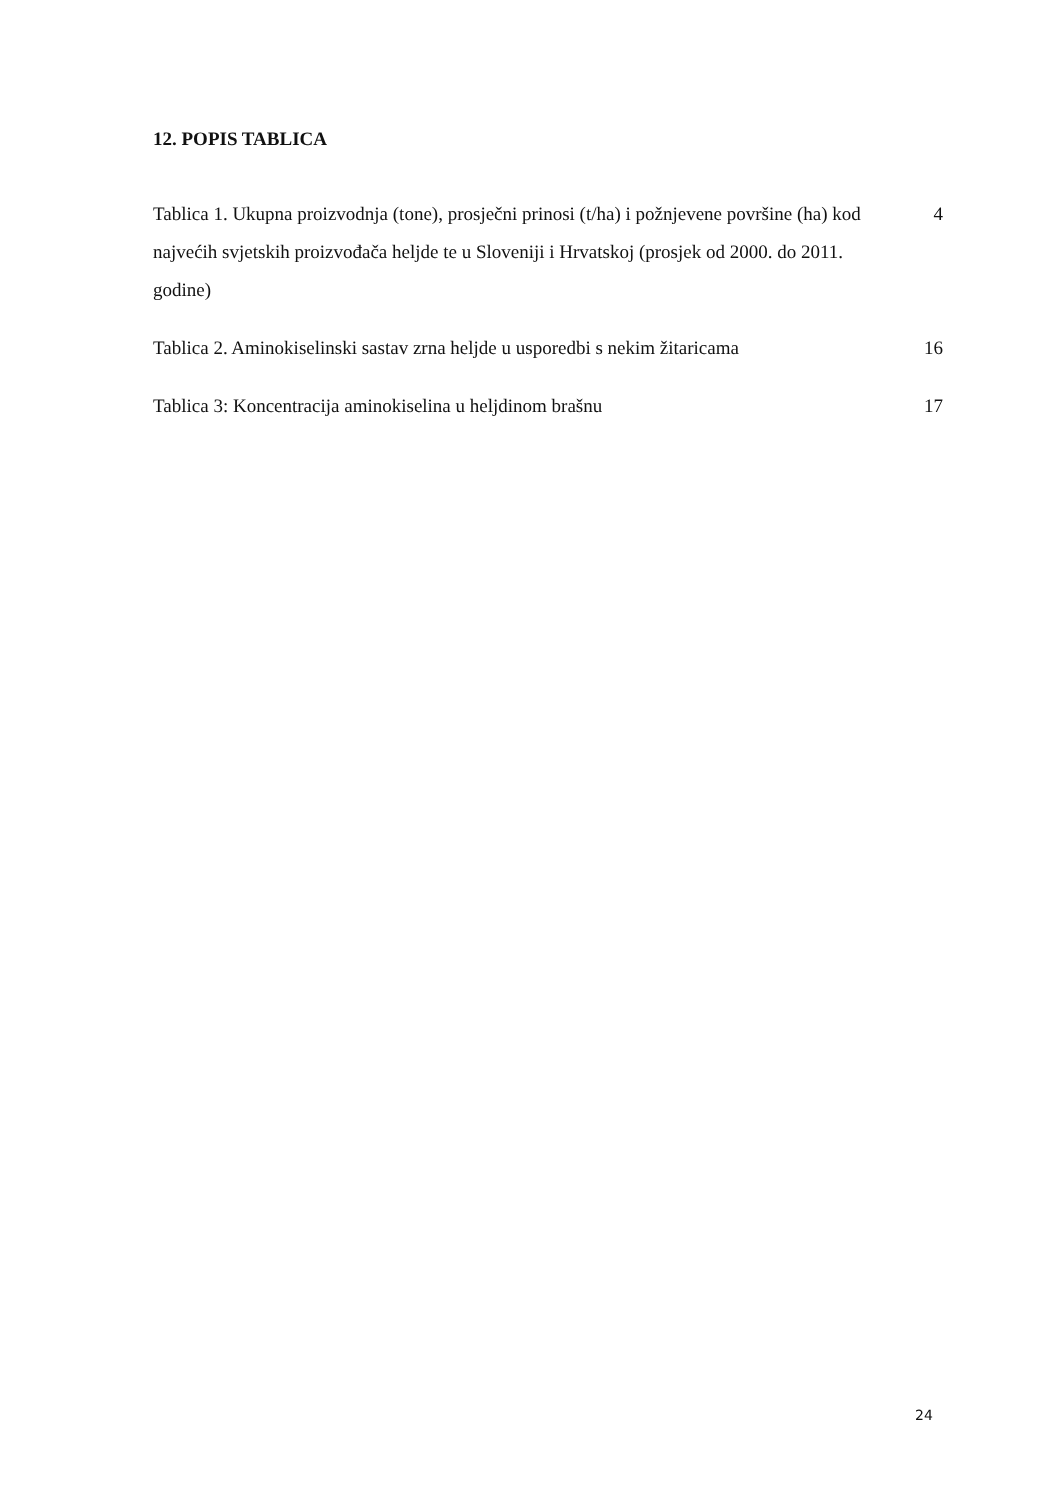12. POPIS TABLICA
Tablica 1. Ukupna proizvodnja (tone), prosječni prinosi (t/ha) i požnjevene površine (ha) kod najvećih svjetskih proizvođača heljde te u Sloveniji i Hrvatskoj (prosjek od 2000. do 2011. godine)
4
Tablica 2. Aminokiselinski sastav zrna heljde u usporedbi s nekim žitaricama
16
Tablica 3: Koncentracija aminokiselina u heljdinom brašnu 17
24